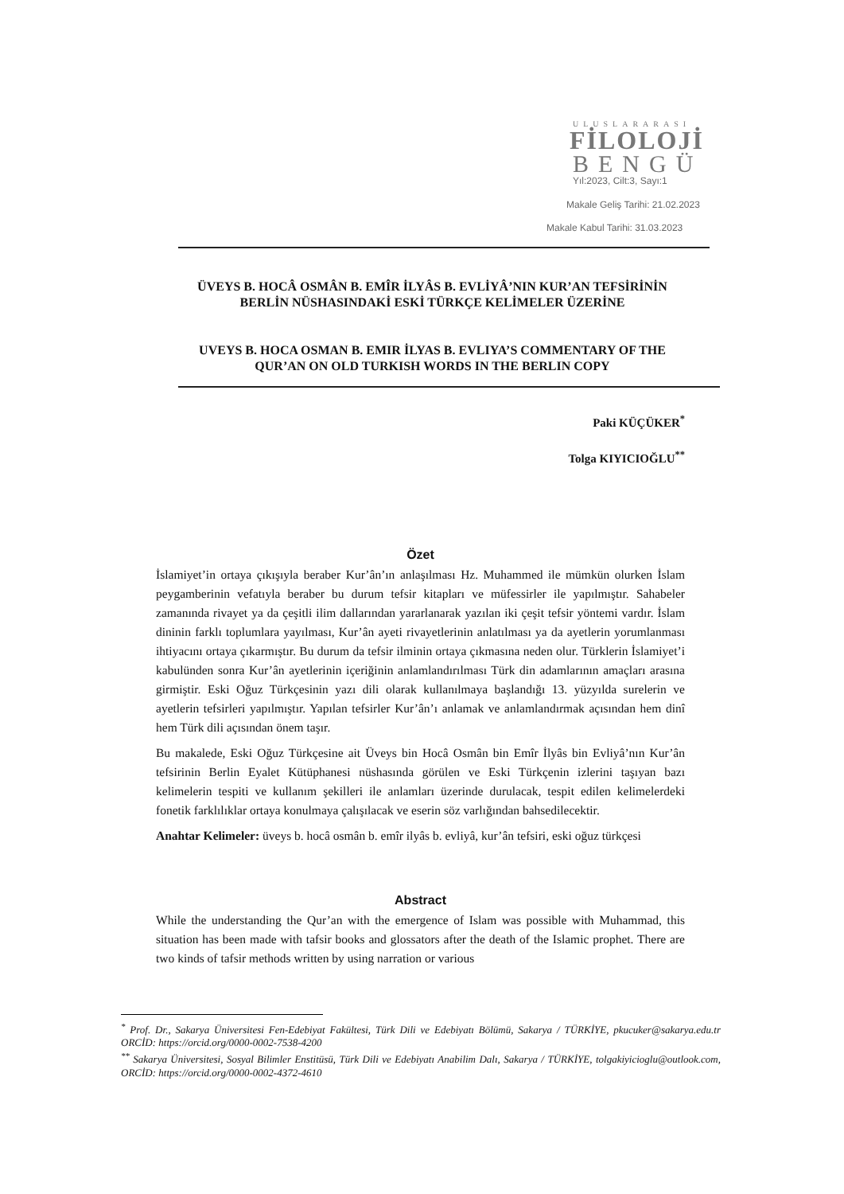ULUSLARARASI
FİLOLOJİ
BENGÜ
Yıl:2023, Cilt:3, Sayı:1
Makale Geliş Tarihi: 21.02.2023
Makale Kabul Tarihi: 31.03.2023
ÜVEYS B. HOCÂ OSMÂN B. EMÎR İLYÂS B. EVLİYÂ’NIN KUR’AN TEFSİRİNİN BERLİN NÜSHASINDAKİ ESKİ TÜRKÇE KELİMELER ÜZERİNE
UVEYS B. HOCA OSMAN B. EMIR İLYAS B. EVLIYA’S COMMENTARY OF THE QUR’AN ON OLD TURKISH WORDS IN THE BERLIN COPY
Paki KÜÇÜKER<sup>*</sup>
Tolga KIYICIOĞLU<sup>**</sup>
Özet
İslamiyet’in ortaya çıkışıyla beraber Kur’ân’ın anlaşılması Hz. Muhammed ile mümkün olurken İslam peygamberinin vefatıyla beraber bu durum tefsir kitapları ve müfessirler ile yapılmıştır. Sahabeler zamanında rivayet ya da çeşitli ilim dallarından yararlanarak yazılan iki çeşit tefsir yöntemi vardır. İslam dininin farklı toplumlara yayılması, Kur’ân ayeti rivayetlerinin anlatılması ya da ayetlerin yorumlanması ihtiyacını ortaya çıkarmıştır. Bu durum da tefsir ilminin ortaya çıkmasına neden olur. Türklerin İslamiyet’i kabulünden sonra Kur’ân ayetlerinin içeriğinin anlamlandırılması Türk din adamlarının amaçları arasına girmiştir. Eski Oğuz Türkçesinin yazı dili olarak kullanılmaya başlandığı 13. yüzyılda surelerin ve ayetlerin tefsirleri yapılmıştır. Yapılan tefsirler Kur’ân’ı anlamak ve anlamlandırmak açısından hem dinî hem Türk dili açısından önem taşır.
Bu makalede, Eski Oğuz Türkçesine ait Üveys bin Hocâ Osmân bin Emîr İlyâs bin Evliyâ’nın Kur’ân tefsirinin Berlin Eyalet Kütüphanesi nüshasında görülen ve Eski Türkçenin izlerini taşıyan bazı kelimelerin tespiti ve kullanım şekilleri ile anlamları üzerinde durulacak, tespit edilen kelimelerdeki fonetik farklılıklar ortaya konulmaya çalışılacak ve eserin söz varlığından bahsedilecektir.
Anahtar Kelimeler: üveys b. hocâ osmân b. emîr ilyâs b. evliyâ, kur’ân tefsiri, eski oğuz türkçesi
Abstract
While the understanding the Qur’an with the emergence of Islam was possible with Muhammad, this situation has been made with tafsir books and glossators after the death of the Islamic prophet. There are two kinds of tafsir methods written by using narration or various
<sup>*</sup> Prof. Dr., Sakarya Üniversitesi Fen-Edebiyat Fakültesi, Türk Dili ve Edebiyatı Bölümü, Sakarya / TÜRKİYE, pkucuker@sakarya.edu.tr ORCİD: https://orcid.org/0000-0002-7538-4200
<sup>**</sup> Sakarya Üniversitesi, Sosyal Bilimler Enstitüsü, Türk Dili ve Edebiyatı Anabilim Dalı, Sakarya / TÜRKİYE, tolgakiyicioglu@outlook.com, ORCİD: https://orcid.org/0000-0002-4372-4610